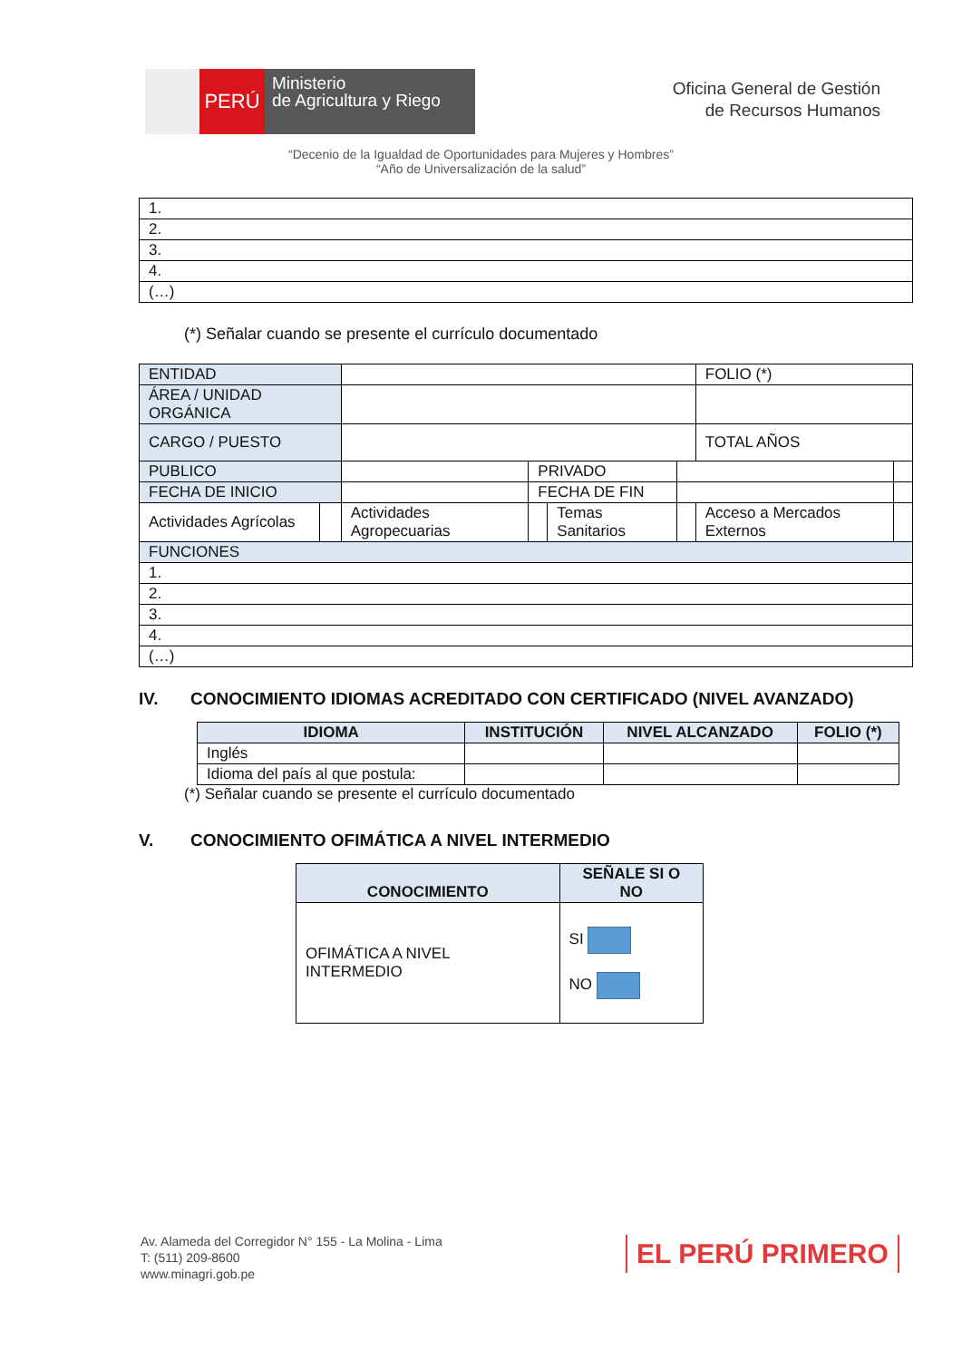PERÚ
Ministerio
de Agricultura y Riego
Oficina General de Gestión
de Recursos Humanos
“Decenio de la Igualdad de Oportunidades para Mujeres y Hombres”
“Año de Universalización de la salud”
| 1. |
| 2. |
| 3. |
| 4. |
| (…) |
(*) Señalar cuando se presente el currículo documentado
| ENTIDAD | | | | | | FOLIO (*) | |
| ÁREA / UNIDAD ORGÁNICA | | | | | | | |
| CARGO / PUESTO | | | | | | TOTAL AÑOS | |
| PUBLICO | | | PRIVADO | | | | |
| FECHA DE INICIO | | | FECHA DE FIN | | | | |
| Actividades Agrícolas | | Actividades Agropecuarias | | Temas Sanitarios | | Acceso a Mercados Externos | |
| FUNCIONES | | | | | | | |
| 1. | | | | | | | |
| 2. | | | | | | | |
| 3. | | | | | | | |
| 4. | | | | | | | |
| (…) | | | | | | | |
IV. CONOCIMIENTO IDIOMAS ACREDITADO CON CERTIFICADO (NIVEL AVANZADO)
| IDIOMA | INSTITUCIÓN | NIVEL ALCANZADO | FOLIO (*) |
| --- | --- | --- | --- |
| Inglés | | | |
| Idioma del país al que postula: | | | |
(*) Señalar cuando se presente el currículo documentado
V. CONOCIMIENTO OFIMÁTICA A NIVEL INTERMEDIO
| CONOCIMIENTO | SEÑALE SI O NO |
| --- | --- |
| OFIMÁTICA A NIVEL INTERMEDIO | SI NO |
Av. Alameda del Corregidor N° 155 - La Molina - Lima
T: (511) 209-8600
www.minagri.gob.pe
EL PERÚ PRIMERO